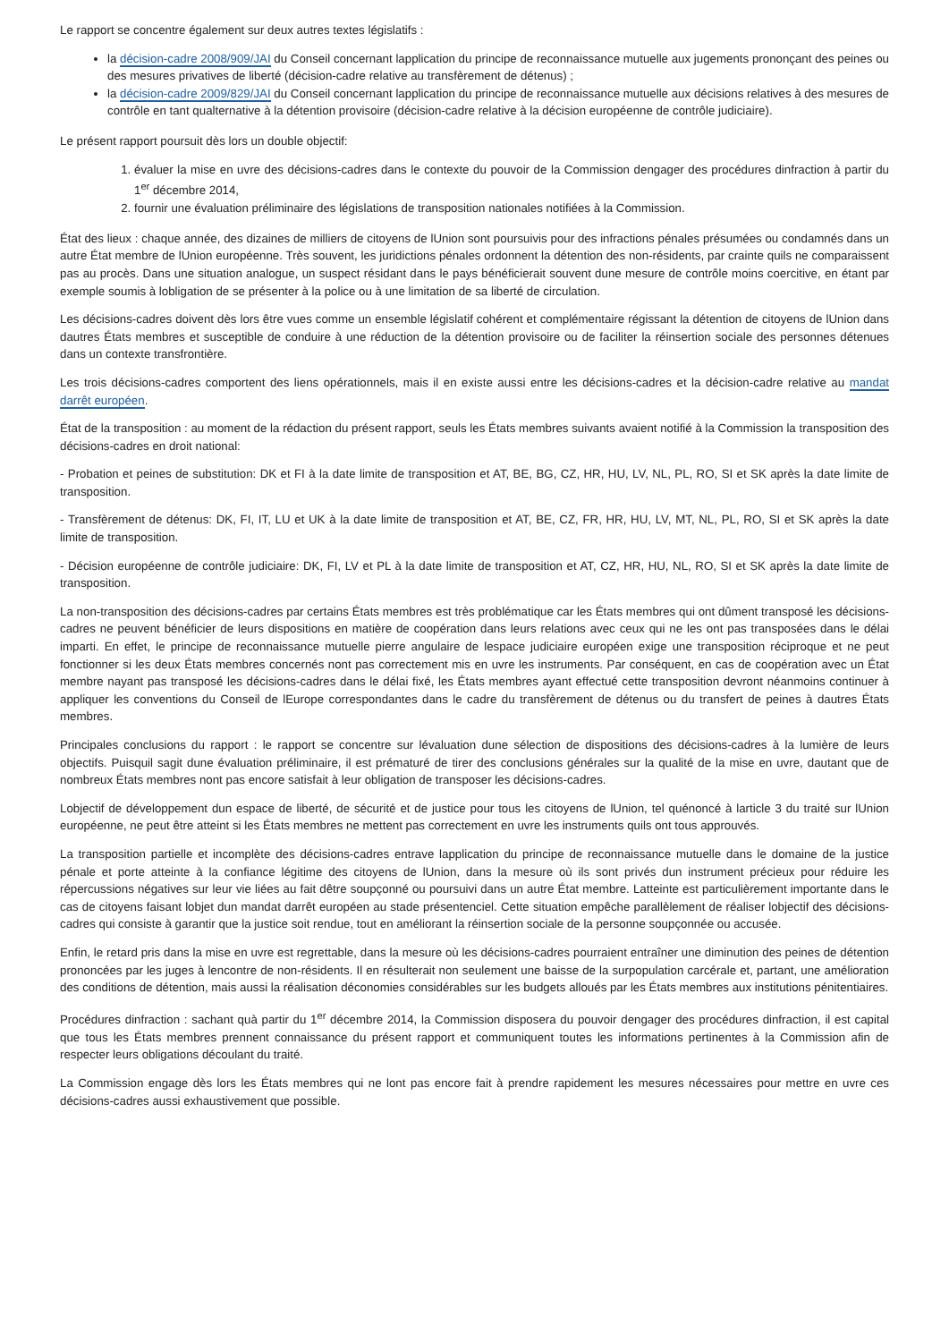Le rapport se concentre également sur deux autres textes législatifs :
la décision-cadre 2008/909/JAI du Conseil concernant lapplication du principe de reconnaissance mutuelle aux jugements prononçant des peines ou des mesures privatives de liberté (décision-cadre relative au transfèrement de détenus) ;
la décision-cadre 2009/829/JAI du Conseil concernant lapplication du principe de reconnaissance mutuelle aux décisions relatives à des mesures de contrôle en tant qualternative à la détention provisoire (décision-cadre relative à la décision européenne de contrôle judiciaire).
Le présent rapport poursuit dès lors un double objectif:
1. évaluer la mise en uvre des décisions-cadres dans le contexte du pouvoir de la Commission dengager des procédures dinfraction à partir du 1<sup>er</sup> décembre 2014,
2. fournir une évaluation préliminaire des législations de transposition nationales notifiées à la Commission.
État des lieux : chaque année, des dizaines de milliers de citoyens de lUnion sont poursuivis pour des infractions pénales présumées ou condamnés dans un autre État membre de lUnion européenne. Très souvent, les juridictions pénales ordonnent la détention des non-résidents, par crainte quils ne comparaissent pas au procès. Dans une situation analogue, un suspect résidant dans le pays bénéficierait souvent dune mesure de contrôle moins coercitive, en étant par exemple soumis à lobligation de se présenter à la police ou à une limitation de sa liberté de circulation.
Les décisions-cadres doivent dès lors être vues comme un ensemble législatif cohérent et complémentaire régissant la détention de citoyens de lUnion dans dautres États membres et susceptible de conduire à une réduction de la détention provisoire ou de faciliter la réinsertion sociale des personnes détenues dans un contexte transfrontière.
Les trois décisions-cadres comportent des liens opérationnels, mais il en existe aussi entre les décisions-cadres et la décision-cadre relative au mandat darrêt européen.
État de la transposition : au moment de la rédaction du présent rapport, seuls les États membres suivants avaient notifié à la Commission la transposition des décisions-cadres en droit national:
- Probation et peines de substitution: DK et FI à la date limite de transposition et AT, BE, BG, CZ, HR, HU, LV, NL, PL, RO, SI et SK après la date limite de transposition.
- Transfèrement de détenus: DK, FI, IT, LU et UK à la date limite de transposition et AT, BE, CZ, FR, HR, HU, LV, MT, NL, PL, RO, SI et SK après la date limite de transposition.
- Décision européenne de contrôle judiciaire: DK, FI, LV et PL à la date limite de transposition et AT, CZ, HR, HU, NL, RO, SI et SK après la date limite de transposition.
La non-transposition des décisions-cadres par certains États membres est très problématique car les États membres qui ont dûment transposé les décisions-cadres ne peuvent bénéficier de leurs dispositions en matière de coopération dans leurs relations avec ceux qui ne les ont pas transposées dans le délai imparti. En effet, le principe de reconnaissance mutuelle pierre angulaire de lespace judiciaire européen exige une transposition réciproque et ne peut fonctionner si les deux États membres concernés nont pas correctement mis en uvre les instruments. Par conséquent, en cas de coopération avec un État membre nayant pas transposé les décisions-cadres dans le délai fixé, les États membres ayant effectué cette transposition devront néanmoins continuer à appliquer les conventions du Conseil de lEurope correspondantes dans le cadre du transfèrement de détenus ou du transfert de peines à dautres États membres.
Principales conclusions du rapport : le rapport se concentre sur lévaluation dune sélection de dispositions des décisions-cadres à la lumière de leurs objectifs. Puisquil sagit dune évaluation préliminaire, il est prématuré de tirer des conclusions générales sur la qualité de la mise en uvre, dautant que de nombreux États membres nont pas encore satisfait à leur obligation de transposer les décisions-cadres.
Lobjectif de développement dun espace de liberté, de sécurité et de justice pour tous les citoyens de lUnion, tel quénoncé à larticle 3 du traité sur lUnion européenne, ne peut être atteint si les États membres ne mettent pas correctement en uvre les instruments quils ont tous approuvés.
La transposition partielle et incomplète des décisions-cadres entrave lapplication du principe de reconnaissance mutuelle dans le domaine de la justice pénale et porte atteinte à la confiance légitime des citoyens de lUnion, dans la mesure où ils sont privés dun instrument précieux pour réduire les répercussions négatives sur leur vie liées au fait dêtre soupçonné ou poursuivi dans un autre État membre. Latteinte est particulièrement importante dans le cas de citoyens faisant lobjet dun mandat darrêt européen au stade présentenciel. Cette situation empêche parallèlement de réaliser lobjectif des décisions-cadres qui consiste à garantir que la justice soit rendue, tout en améliorant la réinsertion sociale de la personne soupçonnée ou accusée.
Enfin, le retard pris dans la mise en uvre est regrettable, dans la mesure où les décisions-cadres pourraient entraîner une diminution des peines de détention prononcées par les juges à lencontre de non-résidents. Il en résulterait non seulement une baisse de la surpopulation carcérale et, partant, une amélioration des conditions de détention, mais aussi la réalisation déconomies considérables sur les budgets alloués par les États membres aux institutions pénitentiaires.
Procédures dinfraction : sachant quà partir du 1<sup>er</sup> décembre 2014, la Commission disposera du pouvoir dengager des procédures dinfraction, il est capital que tous les États membres prennent connaissance du présent rapport et communiquent toutes les informations pertinentes à la Commission afin de respecter leurs obligations découlant du traité.
La Commission engage dès lors les États membres qui ne lont pas encore fait à prendre rapidement les mesures nécessaires pour mettre en uvre ces décisions-cadres aussi exhaustivement que possible.